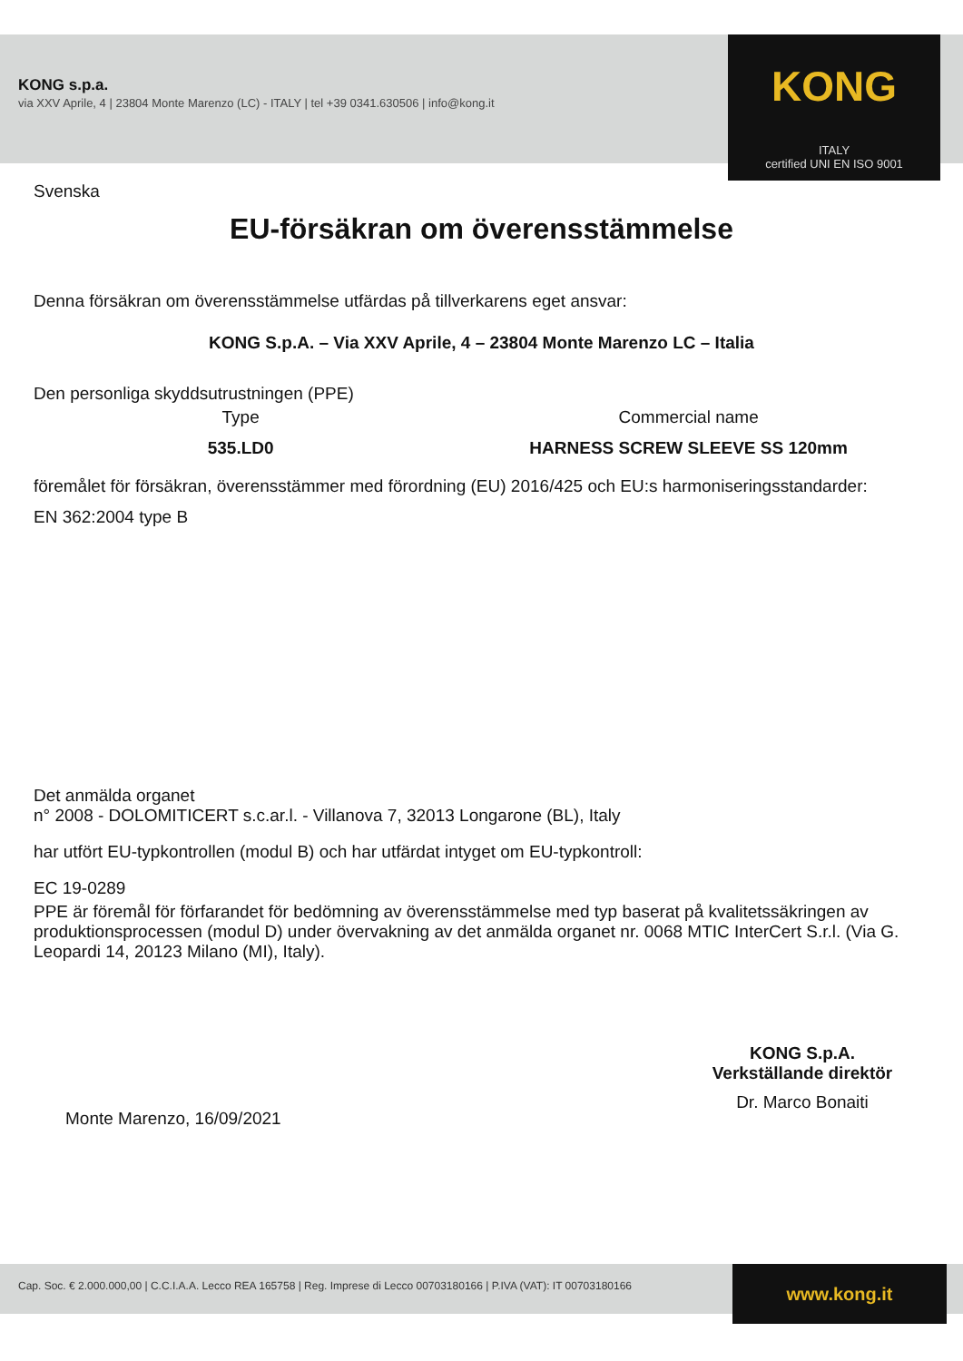KONG s.p.a.
via XXV Aprile, 4 | 23804 Monte Marenzo (LC) - ITALY | tel +39 0341.630506 | info@kong.it
KONG
ITALY
certified UNI EN ISO 9001
Svenska
EU-försäkran om överensstämmelse
Denna försäkran om överensstämmelse utfärdas på tillverkarens eget ansvar:
KONG S.p.A. – Via XXV Aprile, 4 – 23804 Monte Marenzo LC – Italia
Den personliga skyddsutrustningen (PPE)
Type Commercial name
535.LD0 HARNESS SCREW SLEEVE SS 120mm
föremålet för försäkran, överensstämmer med förordning (EU) 2016/425 och EU:s harmoniseringsstandarder:
EN 362:2004 type B
Det anmälda organet
n° 2008 - DOLOMITICERT s.c.ar.l. - Villanova 7, 32013 Longarone (BL), Italy
har utfört EU-typkontrollen (modul B) och har utfärdat intyget om EU-typkontroll:
EC 19-0289
PPE är föremål för förfarandet för bedömning av överensstämmelse med typ baserat på kvalitetssäkringen av produktionsprocessen (modul D) under övervakning av det anmälda organet nr. 0068 MTIC InterCert S.r.l. (Via G. Leopardi 14, 20123 Milano (MI), Italy).
Monte Marenzo, 16/09/2021
KONG S.p.A.
Verkställande direktör
Dr. Marco Bonaiti
Cap. Soc. € 2.000.000,00 | C.C.I.A.A. Lecco REA 165758 | Reg. Imprese di Lecco 00703180166 | P.IVA (VAT): IT 00703180166 www.kong.it